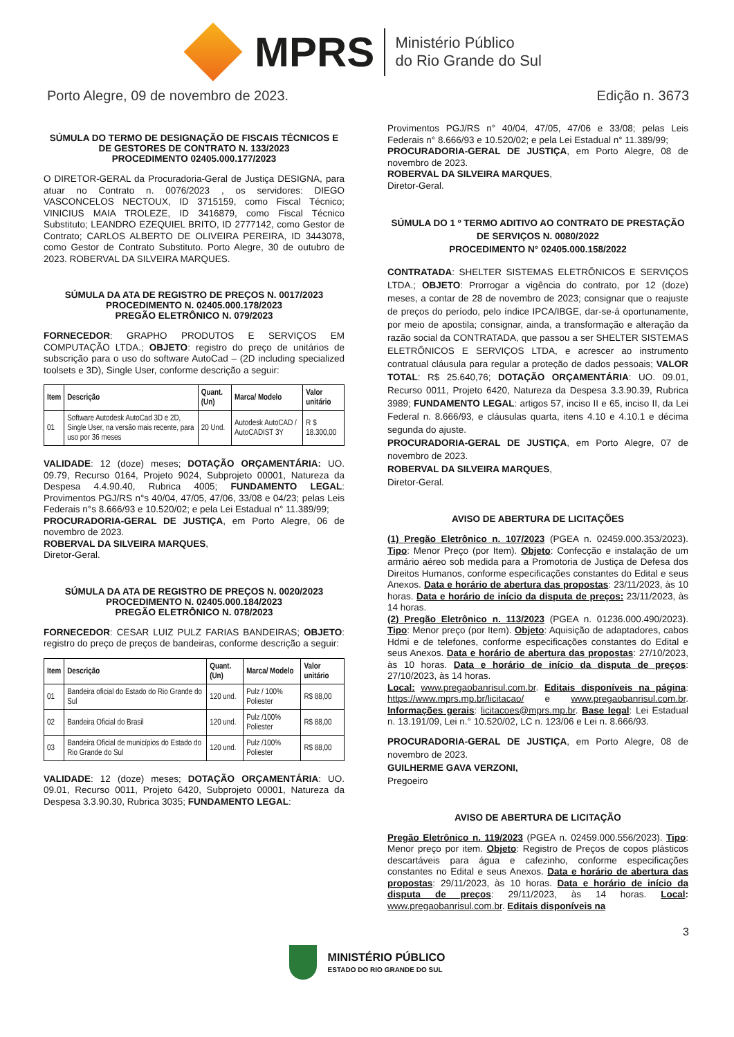MPRS
Ministério Público
do Rio Grande do Sul
Porto Alegre, 09 de novembro de 2023. Edição n. 3673
SÚMULA DO TERMO DE DESIGNAÇÃO DE FISCAIS TÉCNICOS E DE GESTORES DE CONTRATO N. 133/2023
PROCEDIMENTO 02405.000.177/2023
O DIRETOR-GERAL da Procuradoria-Geral de Justiça DESIGNA, para atuar no Contrato n. 0076/2023 , os servidores: DIEGO VASCONCELOS NECTOUX, ID 3715159, como Fiscal Técnico; VINICIUS MAIA TROLEZE, ID 3416879, como Fiscal Técnico Substituto; LEANDRO EZEQUIEL BRITO, ID 2777142, como Gestor de Contrato; CARLOS ALBERTO DE OLIVEIRA PEREIRA, ID 3443078, como Gestor de Contrato Substituto. Porto Alegre, 30 de outubro de 2023. ROBERVAL DA SILVEIRA MARQUES.
SÚMULA DA ATA DE REGISTRO DE PREÇOS N. 0017/2023
PROCEDIMENTO N. 02405.000.178/2023
PREGÃO ELETRÔNICO N. 079/2023
FORNECEDOR: GRAPHO PRODUTOS E SERVIÇOS EM COMPUTAÇÃO LTDA.; OBJETO: registro do preço de unitários de subscrição para o uso do software AutoCad – (2D including specialized toolsets e 3D), Single User, conforme descrição a seguir:
| Item | Descrição | Quant. (Un) | Marca/ Modelo | Valor unitário |
| --- | --- | --- | --- | --- |
| 01 | Software Autodesk AutoCad 3D e 2D, Single User, na versão mais recente, para uso por 36 meses | 20 Und. | Autodesk AutoCAD / AutoCADIST 3Y | R $ 18.300,00 |
VALIDADE: 12 (doze) meses; DOTAÇÃO ORÇAMENTÁRIA: UO. 09.79, Recurso 0164, Projeto 9024, Subprojeto 00001, Natureza da Despesa 4.4.90.40, Rubrica 4005; FUNDAMENTO LEGAL: Provimentos PGJ/RS n°s 40/04, 47/05, 47/06, 33/08 e 04/23; pelas Leis Federais n°s 8.666/93 e 10.520/02; e pela Lei Estadual n° 11.389/99;
PROCURADORIA-GERAL DE JUSTIÇA, em Porto Alegre, 06 de novembro de 2023.
ROBERVAL DA SILVEIRA MARQUES,
Diretor-Geral.
SÚMULA DA ATA DE REGISTRO DE PREÇOS N. 0020/2023
PROCEDIMENTO N. 02405.000.184/2023
PREGÃO ELETRÔNICO N. 078/2023
FORNECEDOR: CESAR LUIZ PULZ FARIAS BANDEIRAS; OBJETO: registro do preço de preços de bandeiras, conforme descrição a seguir:
| Item | Descrição | Quant.(Un) | Marca/ Modelo | Valor unitário |
| --- | --- | --- | --- | --- |
| 01 | Bandeira oficial do Estado do Rio Grande do Sul | 120 und. | Pulz / 100% Poliester | R$ 88,00 |
| 02 | Bandeira Oficial do Brasil | 120 und. | Pulz /100% Poliester | R$ 88,00 |
| 03 | Bandeira Oficial de municípios do Estado do Rio Grande do Sul | 120 und. | Pulz /100% Poliester | R$ 88,00 |
VALIDADE: 12 (doze) meses; DOTAÇÃO ORÇAMENTÁRIA: UO. 09.01, Recurso 0011, Projeto 6420, Subprojeto 00001, Natureza da Despesa 3.3.90.30, Rubrica 3035; FUNDAMENTO LEGAL:
Provimentos PGJ/RS n° 40/04, 47/05, 47/06 e 33/08; pelas Leis Federais n° 8.666/93 e 10.520/02; e pela Lei Estadual n° 11.389/99;
PROCURADORIA-GERAL DE JUSTIÇA, em Porto Alegre, 08 de novembro de 2023.
ROBERVAL DA SILVEIRA MARQUES,
Diretor-Geral.
SÚMULA DO 1 º TERMO ADITIVO AO CONTRATO DE PRESTAÇÃO DE SERVIÇOS N. 0080/2022
PROCEDIMENTO N° 02405.000.158/2022
CONTRATADA: SHELTER SISTEMAS ELETRÔNICOS E SERVIÇOS LTDA.; OBJETO: Prorrogar a vigência do contrato, por 12 (doze) meses, a contar de 28 de novembro de 2023; consignar que o reajuste de preços do período, pelo índice IPCA/IBGE, dar-se-á oportunamente, por meio de apostila; consignar, ainda, a transformação e alteração da razão social da CONTRATADA, que passou a ser SHELTER SISTEMAS ELETRÔNICOS E SERVIÇOS LTDA, e acrescer ao instrumento contratual cláusula para regular a proteção de dados pessoais; VALOR TOTAL: R$ 25.640,76; DOTAÇÃO ORÇAMENTÁRIA: UO. 09.01, Recurso 0011, Projeto 6420, Natureza da Despesa 3.3.90.39, Rubrica 3989; FUNDAMENTO LEGAL: artigos 57, inciso II e 65, inciso II, da Lei Federal n. 8.666/93, e cláusulas quarta, itens 4.10 e 4.10.1 e décima segunda do ajuste.
PROCURADORIA-GERAL DE JUSTIÇA, em Porto Alegre, 07 de novembro de 2023.
ROBERVAL DA SILVEIRA MARQUES,
Diretor-Geral.
AVISO DE ABERTURA DE LICITAÇÕES
(1) Pregão Eletrônico n. 107/2023 (PGEA n. 02459.000.353/2023). Tipo: Menor Preço (por Item). Objeto: Confecção e instalação de um armário aéreo sob medida para a Promotoria de Justiça de Defesa dos Direitos Humanos, conforme especificações constantes do Edital e seus Anexos. Data e horário de abertura das propostas: 23/11/2023, às 10 horas. Data e horário de início da disputa de preços: 23/11/2023, às 14 horas.
(2) Pregão Eletrônico n. 113/2023 (PGEA n. 01236.000.490/2023). Tipo: Menor preço (por Item). Objeto: Aquisição de adaptadores, cabos Hdmi e de telefones, conforme especificações constantes do Edital e seus Anexos. Data e horário de abertura das propostas: 27/10/2023, às 10 horas. Data e horário de início da disputa de preços: 27/10/2023, às 14 horas.
Local: www.pregaobanrisul.com.br. Editais disponíveis na página: https://www.mprs.mp.br/licitacao/ e www.pregaobanrisul.com.br. Informações gerais: licitacoes@mprs.mp.br. Base legal: Lei Estadual n. 13.191/09, Lei n.° 10.520/02, LC n. 123/06 e Lei n. 8.666/93.
PROCURADORIA-GERAL DE JUSTIÇA, em Porto Alegre, 08 de novembro de 2023.
GUILHERME GAVA VERZONI,
Pregoeiro
AVISO DE ABERTURA DE LICITAÇÃO
Pregão Eletrônico n. 119/2023 (PGEA n. 02459.000.556/2023). Tipo: Menor preço por item. Objeto: Registro de Preços de copos plásticos descartáveis para água e cafezinho, conforme especificações constantes no Edital e seus Anexos. Data e horário de abertura das propostas: 29/11/2023, às 10 horas. Data e horário de início da disputa de preços: 29/11/2023, às 14 horas. Local: www.pregaobanrisul.com.br. Editais disponíveis na
3
MINISTÉRIO PÚBLICO
ESTADO DO RIO GRANDE DO SUL